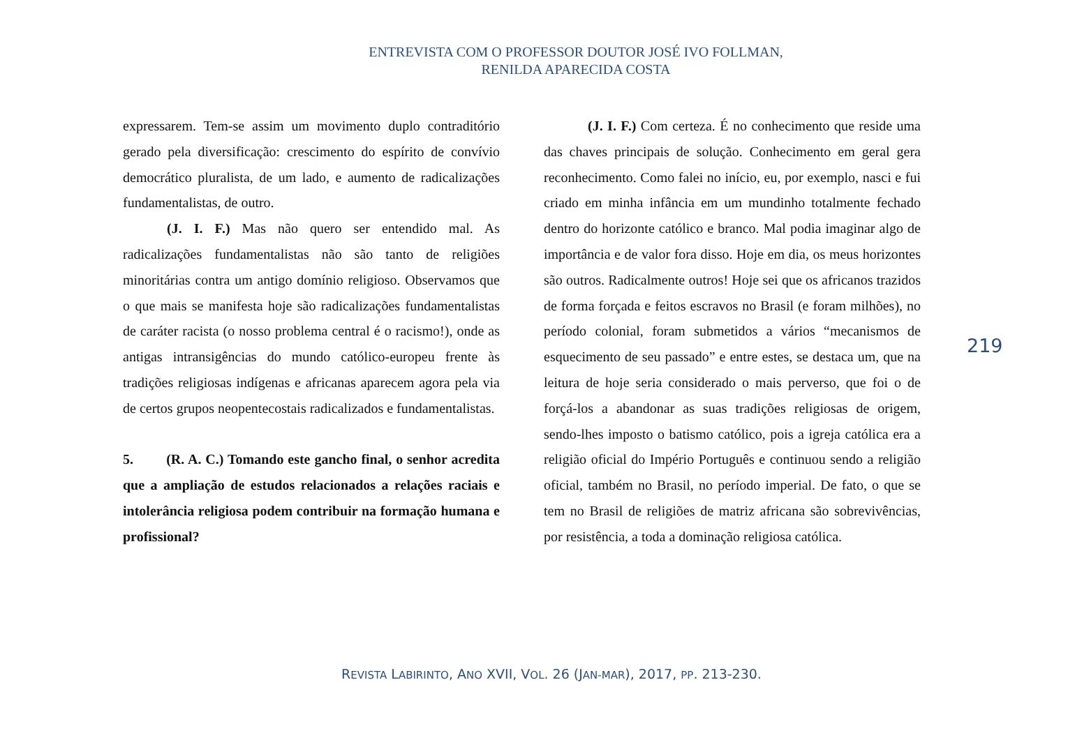ENTREVISTA COM O PROFESSOR DOUTOR JOSÉ IVO FOLLMAN,
RENILDA APARECIDA COSTA
expressarem. Tem-se assim um movimento duplo contraditório gerado pela diversificação: crescimento do espírito de convívio democrático pluralista, de um lado, e aumento de radicalizações fundamentalistas, de outro.
(J. I. F.) Mas não quero ser entendido mal. As radicalizações fundamentalistas não são tanto de religiões minoritárias contra um antigo domínio religioso. Observamos que o que mais se manifesta hoje são radicalizações fundamentalistas de caráter racista (o nosso problema central é o racismo!), onde as antigas intransigências do mundo católico-europeu frente às tradições religiosas indígenas e africanas aparecem agora pela via de certos grupos neopentecostais radicalizados e fundamentalistas.
5. (R. A. C.) Tomando este gancho final, o senhor acredita que a ampliação de estudos relacionados a relações raciais e intolerância religiosa podem contribuir na formação humana e profissional?
(J. I. F.) Com certeza. É no conhecimento que reside uma das chaves principais de solução. Conhecimento em geral gera reconhecimento. Como falei no início, eu, por exemplo, nasci e fui criado em minha infância em um mundinho totalmente fechado dentro do horizonte católico e branco. Mal podia imaginar algo de importância e de valor fora disso. Hoje em dia, os meus horizontes são outros. Radicalmente outros! Hoje sei que os africanos trazidos de forma forçada e feitos escravos no Brasil (e foram milhões), no período colonial, foram submetidos a vários “mecanismos de esquecimento de seu passado” e entre estes, se destaca um, que na leitura de hoje seria considerado o mais perverso, que foi o de forçá-los a abandonar as suas tradições religiosas de origem, sendo-lhes imposto o batismo católico, pois a igreja católica era a religião oficial do Império Português e continuou sendo a religião oficial, também no Brasil, no período imperial. De fato, o que se tem no Brasil de religiões de matriz africana são sobrevivências, por resistência, a toda a dominação religiosa católica.
219
REVISTA LABIRINTO, ANO XVII, VOL. 26 (JAN-MAR), 2017, PP. 213-230.